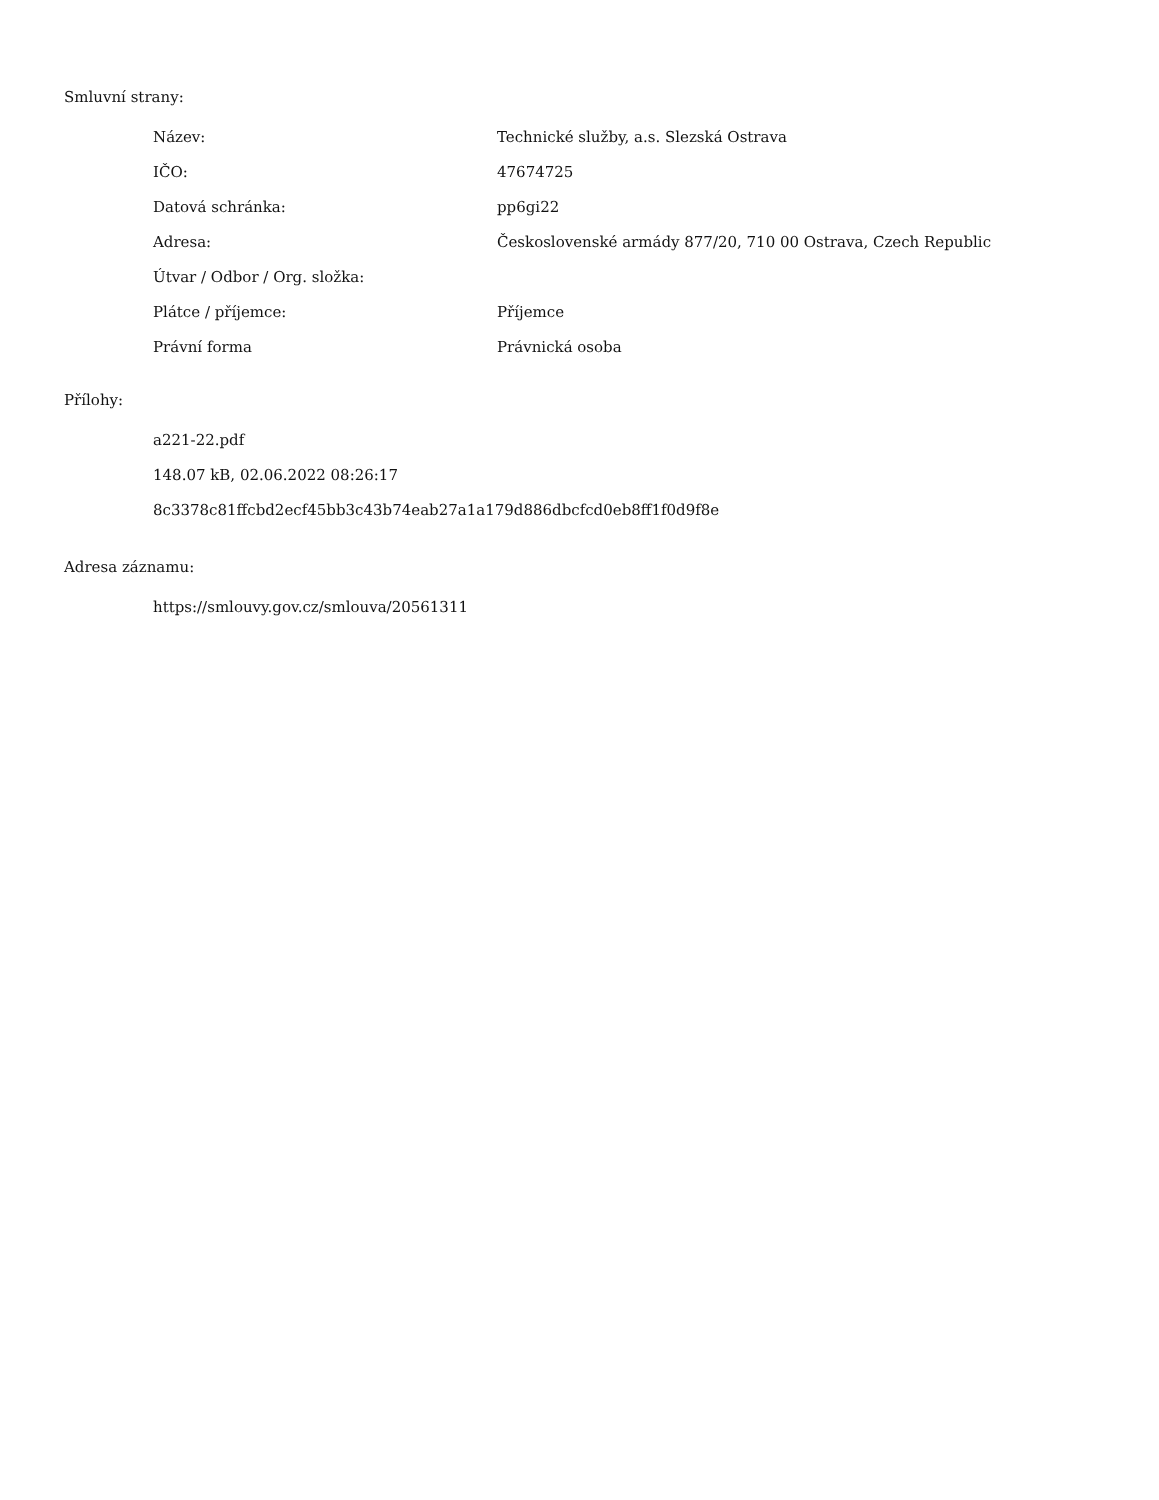Smluvní strany:
| Název: | Technické služby, a.s. Slezská Ostrava |
| IČO: | 47674725 |
| Datová schránka: | pp6gi22 |
| Adresa: | Československé armády 877/20, 710 00 Ostrava, Czech Republic |
| Útvar / Odbor / Org. složka: | |
| Plátce / příjemce: | Příjemce |
| Právní forma | Právnická osoba |
Přílohy:
a221-22.pdf
148.07 kB, 02.06.2022 08:26:17
8c3378c81ffcbd2ecf45bb3c43b74eab27a1a179d886dbcfcd0eb8ff1f0d9f8e
Adresa záznamu:
https://smlouvy.gov.cz/smlouva/20561311